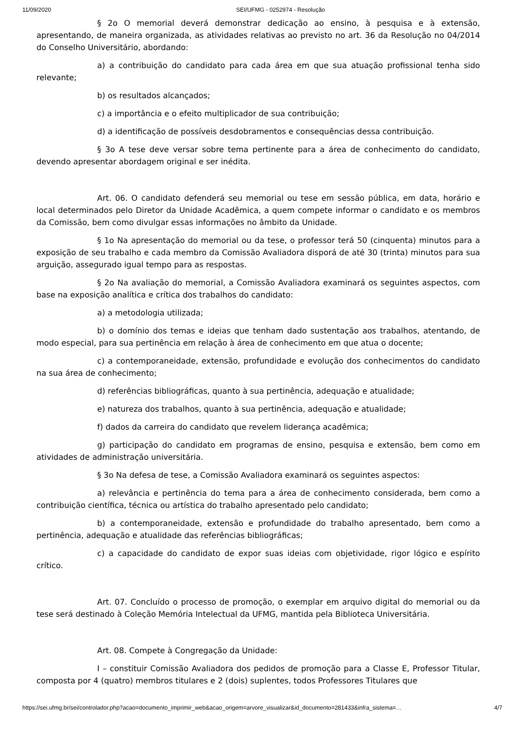11/09/2020 SEI/UFMG - 0252974 - Resolução
§ 2o O memorial deverá demonstrar dedicação ao ensino, à pesquisa e à extensão, apresentando, de maneira organizada, as atividades relativas ao previsto no art. 36 da Resolução no 04/2014 do Conselho Universitário, abordando:
a) a contribuição do candidato para cada área em que sua atuação profissional tenha sido relevante;
b) os resultados alcançados;
c) a importância e o efeito multiplicador de sua contribuição;
d) a identificação de possíveis desdobramentos e consequências dessa contribuição.
§ 3o A tese deve versar sobre tema pertinente para a área de conhecimento do candidato, devendo apresentar abordagem original e ser inédita.
Art. 06. O candidato defenderá seu memorial ou tese em sessão pública, em data, horário e local determinados pelo Diretor da Unidade Acadêmica, a quem compete informar o candidato e os membros da Comissão, bem como divulgar essas informações no âmbito da Unidade.
§ 1o Na apresentação do memorial ou da tese, o professor terá 50 (cinquenta) minutos para a exposição de seu trabalho e cada membro da Comissão Avaliadora disporá de até 30 (trinta) minutos para sua arguição, assegurado igual tempo para as respostas.
§ 2o Na avaliação do memorial, a Comissão Avaliadora examinará os seguintes aspectos, com base na exposição analítica e crítica dos trabalhos do candidato:
a) a metodologia utilizada;
b) o domínio dos temas e ideias que tenham dado sustentação aos trabalhos, atentando, de modo especial, para sua pertinência em relação à área de conhecimento em que atua o docente;
c) a contemporaneidade, extensão, profundidade e evolução dos conhecimentos do candidato na sua área de conhecimento;
d) referências bibliográficas, quanto à sua pertinência, adequação e atualidade;
e) natureza dos trabalhos, quanto à sua pertinência, adequação e atualidade;
f) dados da carreira do candidato que revelem liderança acadêmica;
g) participação do candidato em programas de ensino, pesquisa e extensão, bem como em atividades de administração universitária.
§ 3o Na defesa de tese, a Comissão Avaliadora examinará os seguintes aspectos:
a) relevância e pertinência do tema para a área de conhecimento considerada, bem como a contribuição científica, técnica ou artística do trabalho apresentado pelo candidato;
b) a contemporaneidade, extensão e profundidade do trabalho apresentado, bem como a pertinência, adequação e atualidade das referências bibliográficas;
c) a capacidade do candidato de expor suas ideias com objetividade, rigor lógico e espírito crítico.
Art. 07. Concluído o processo de promoção, o exemplar em arquivo digital do memorial ou da tese será destinado à Coleção Memória Intelectual da UFMG, mantida pela Biblioteca Universitária.
Art. 08. Compete à Congregação da Unidade:
I – constituir Comissão Avaliadora dos pedidos de promoção para a Classe E, Professor Titular, composta por 4 (quatro) membros titulares e 2 (dois) suplentes, todos Professores Titulares que
https://sei.ufmg.br/sei/controlador.php?acao=documento_imprimir_web&acao_origem=arvore_visualizar&id_documento=281433&infra_sistema=… 4/7